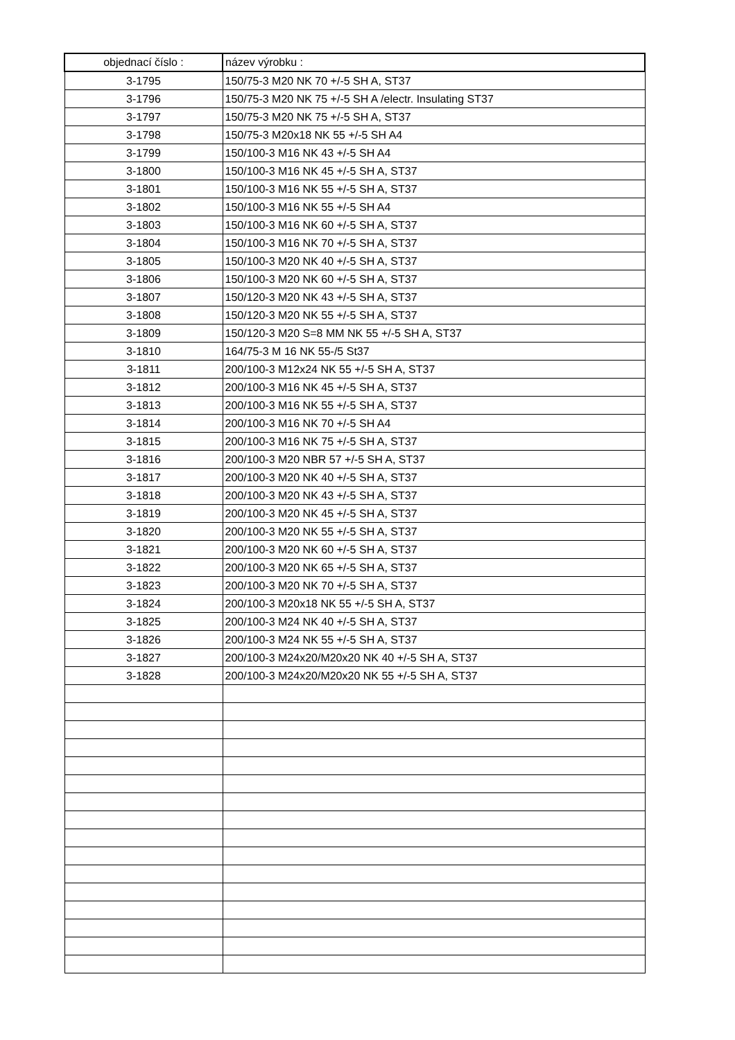| objednací číslo : | název výrobku : |
| --- | --- |
| 3-1795 | 150/75-3 M20 NK 70 +/-5 SH A, ST37 |
| 3-1796 | 150/75-3 M20 NK 75 +/-5 SH A /electr. Insulating ST37 |
| 3-1797 | 150/75-3 M20 NK 75 +/-5 SH A, ST37 |
| 3-1798 | 150/75-3 M20x18 NK 55 +/-5 SH A4 |
| 3-1799 | 150/100-3 M16 NK 43 +/-5 SH A4 |
| 3-1800 | 150/100-3 M16 NK 45 +/-5 SH A, ST37 |
| 3-1801 | 150/100-3 M16 NK 55 +/-5 SH A, ST37 |
| 3-1802 | 150/100-3 M16 NK 55 +/-5 SH A4 |
| 3-1803 | 150/100-3 M16 NK 60 +/-5 SH A, ST37 |
| 3-1804 | 150/100-3 M16 NK 70 +/-5 SH A, ST37 |
| 3-1805 | 150/100-3 M20 NK 40 +/-5 SH A, ST37 |
| 3-1806 | 150/100-3 M20 NK 60 +/-5 SH A, ST37 |
| 3-1807 | 150/120-3 M20 NK 43 +/-5 SH A, ST37 |
| 3-1808 | 150/120-3 M20 NK 55 +/-5 SH A, ST37 |
| 3-1809 | 150/120-3 M20 S=8 MM NK 55 +/-5 SH A, ST37 |
| 3-1810 | 164/75-3 M 16 NK 55-/5 St37 |
| 3-1811 | 200/100-3 M12x24 NK 55 +/-5 SH A, ST37 |
| 3-1812 | 200/100-3 M16 NK 45 +/-5 SH A, ST37 |
| 3-1813 | 200/100-3 M16 NK 55 +/-5 SH A, ST37 |
| 3-1814 | 200/100-3 M16 NK 70 +/-5 SH A4 |
| 3-1815 | 200/100-3 M16 NK 75 +/-5 SH A, ST37 |
| 3-1816 | 200/100-3 M20 NBR 57 +/-5 SH A, ST37 |
| 3-1817 | 200/100-3 M20 NK 40 +/-5 SH A, ST37 |
| 3-1818 | 200/100-3 M20 NK 43 +/-5 SH A, ST37 |
| 3-1819 | 200/100-3 M20 NK 45 +/-5 SH A, ST37 |
| 3-1820 | 200/100-3 M20 NK 55 +/-5 SH A, ST37 |
| 3-1821 | 200/100-3 M20 NK 60 +/-5 SH A, ST37 |
| 3-1822 | 200/100-3 M20 NK 65 +/-5 SH A, ST37 |
| 3-1823 | 200/100-3 M20 NK 70 +/-5 SH A, ST37 |
| 3-1824 | 200/100-3 M20x18 NK 55 +/-5 SH A, ST37 |
| 3-1825 | 200/100-3 M24 NK 40 +/-5 SH A, ST37 |
| 3-1826 | 200/100-3 M24 NK 55 +/-5 SH A, ST37 |
| 3-1827 | 200/100-3 M24x20/M20x20 NK 40 +/-5 SH A, ST37 |
| 3-1828 | 200/100-3 M24x20/M20x20 NK 55 +/-5 SH A, ST37 |